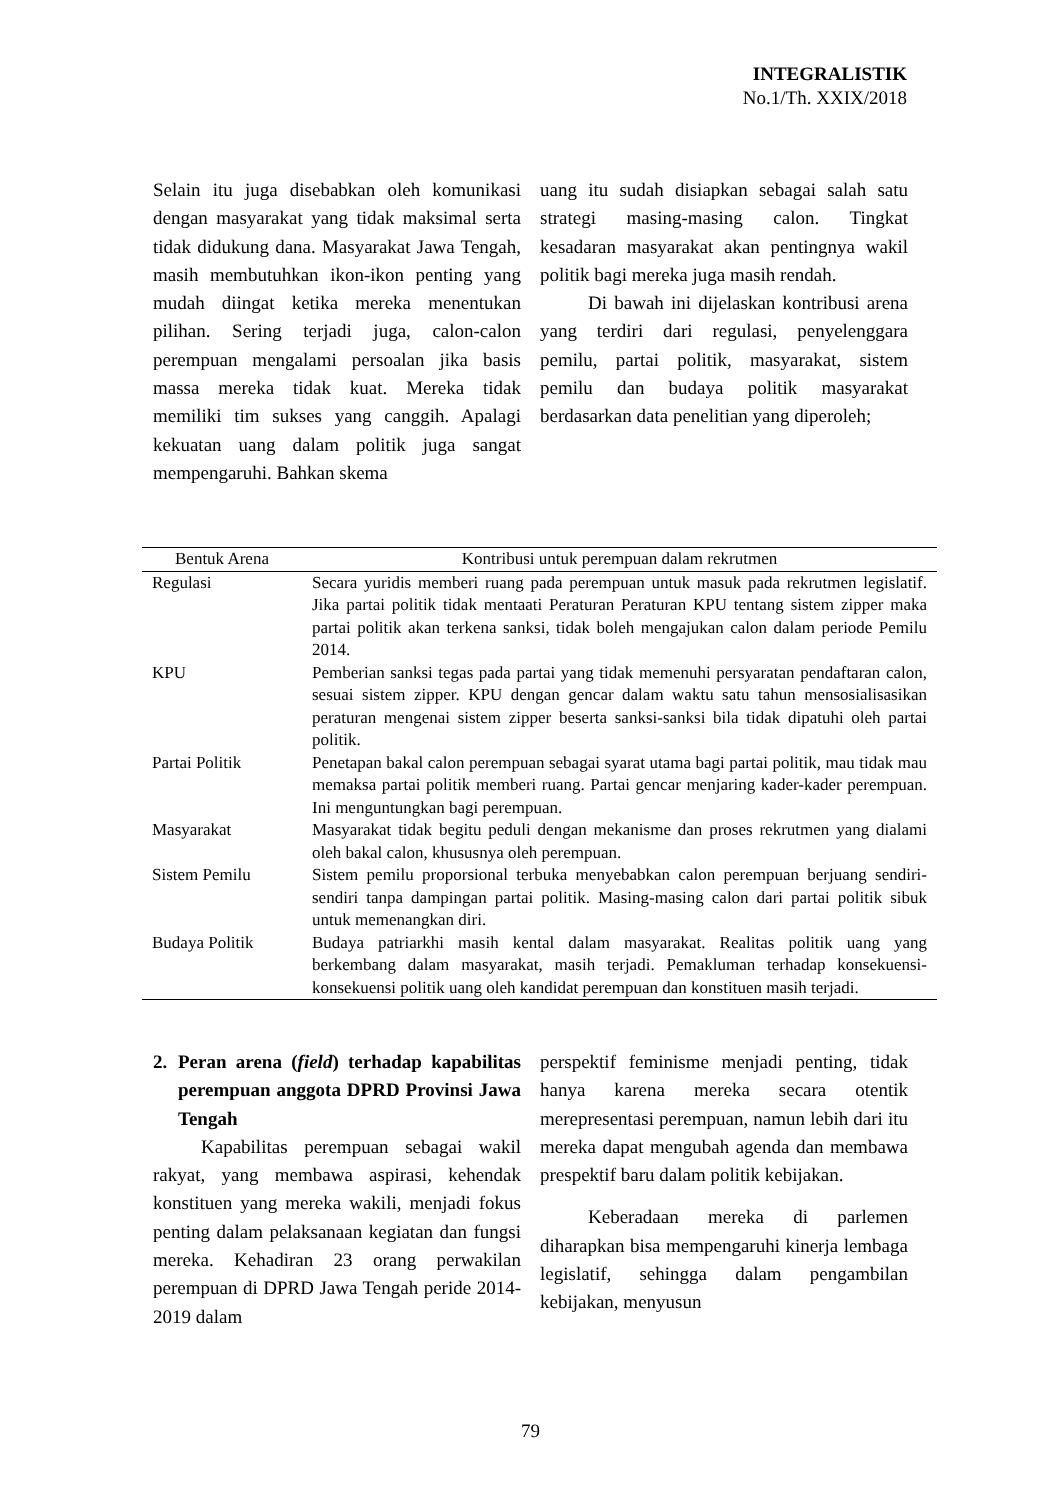INTEGRALISTIK
No.1/Th. XXIX/2018
Selain itu juga disebabkan oleh komunikasi dengan masyarakat yang tidak maksimal serta tidak didukung dana. Masyarakat Jawa Tengah, masih membutuhkan ikon-ikon penting yang mudah diingat ketika mereka menentukan pilihan. Sering terjadi juga, calon-calon perempuan mengalami persoalan jika basis massa mereka tidak kuat. Mereka tidak memiliki tim sukses yang canggih. Apalagi kekuatan uang dalam politik juga sangat mempengaruhi. Bahkan skema
uang itu sudah disiapkan sebagai salah satu strategi masing-masing calon. Tingkat kesadaran masyarakat akan pentingnya wakil politik bagi mereka juga masih rendah.
Di bawah ini dijelaskan kontribusi arena yang terdiri dari regulasi, penyelenggara pemilu, partai politik, masyarakat, sistem pemilu dan budaya politik masyarakat berdasarkan data penelitian yang diperoleh;
| Bentuk Arena | Kontribusi untuk perempuan dalam rekrutmen |
| --- | --- |
| Regulasi | Secara yuridis memberi ruang pada perempuan untuk masuk pada rekrutmen legislatif. Jika partai politik tidak mentaati Peraturan Peraturan KPU tentang sistem zipper maka partai politik akan terkena sanksi, tidak boleh mengajukan calon dalam periode Pemilu 2014. |
| KPU | Pemberian sanksi tegas pada partai yang tidak memenuhi persyaratan pendaftaran calon, sesuai sistem zipper. KPU dengan gencar dalam waktu satu tahun mensosialisasikan peraturan mengenai sistem zipper beserta sanksi-sanksi bila tidak dipatuhi oleh partai politik. |
| Partai Politik | Penetapan bakal calon perempuan sebagai syarat utama bagi partai politik, mau tidak mau memaksa partai politik memberi ruang. Partai gencar menjaring kader-kader perempuan. Ini menguntungkan bagi perempuan. |
| Masyarakat | Masyarakat tidak begitu peduli dengan mekanisme dan proses rekrutmen yang dialami oleh bakal calon, khususnya oleh perempuan. |
| Sistem Pemilu | Sistem pemilu proporsional terbuka menyebabkan calon perempuan berjuang sendiri-sendiri tanpa dampingan partai politik. Masing-masing calon dari partai politik sibuk untuk memenangkan diri. |
| Budaya Politik | Budaya patriarkhi masih kental dalam masyarakat. Realitas politik uang yang berkembang dalam masyarakat, masih terjadi. Pemakluman terhadap konsekuensi-konsekuensi politik uang oleh kandidat perempuan dan konstituen masih terjadi. |
2. Peran arena (field) terhadap kapabilitas perempuan anggota DPRD Provinsi Jawa Tengah
Kapabilitas perempuan sebagai wakil rakyat, yang membawa aspirasi, kehendak konstituen yang mereka wakili, menjadi fokus penting dalam pelaksanaan kegiatan dan fungsi mereka. Kehadiran 23 orang perwakilan perempuan di DPRD Jawa Tengah peride 2014-2019 dalam
perspektif feminisme menjadi penting, tidak hanya karena mereka secara otentik merepresentasi perempuan, namun lebih dari itu mereka dapat mengubah agenda dan membawa prespektif baru dalam politik kebijakan.
Keberadaan mereka di parlemen diharapkan bisa mempengaruhi kinerja lembaga legislatif, sehingga dalam pengambilan kebijakan, menyusun
79